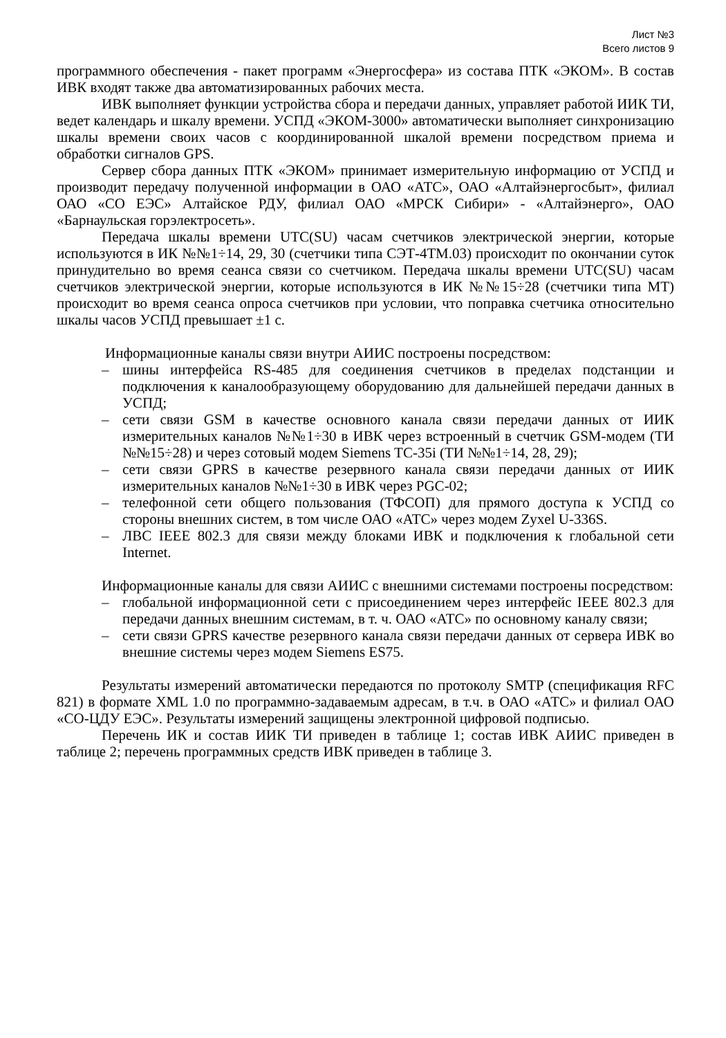Лист №3
Всего листов 9
программного обеспечения - пакет программ «Энергосфера» из состава ПТК «ЭКОМ». В состав ИВК входят также два автоматизированных рабочих места.
ИВК выполняет функции устройства сбора и передачи данных, управляет работой ИИК ТИ, ведет календарь и шкалу времени. УСПД «ЭКОМ-3000» автоматически выполняет синхронизацию шкалы времени своих часов с координированной шкалой времени посредством приема и обработки сигналов GPS.
Сервер сбора данных ПТК «ЭКОМ» принимает измерительную информацию от УСПД и производит передачу полученной информации в ОАО «АТС», ОАО «Алтайэнергосбыт», филиал ОАО «СО ЕЭС» Алтайское РДУ, филиал ОАО «МРСК Сибири» - «Алтайэнерго», ОАО «Барнаульская горэлектросеть».
Передача шкалы времени UTC(SU) часам счетчиков электрической энергии, которые используются в ИК №№1÷14, 29, 30 (счетчики типа СЭТ-4ТМ.03) происходит по окончании суток принудительно во время сеанса связи со счетчиком. Передача шкалы времени UTC(SU) часам счетчиков электрической энергии, которые используются в ИК №№15÷28 (счетчики типа МТ) происходит во время сеанса опроса счетчиков при условии, что поправка счетчика относительно шкалы часов УСПД превышает ±1 с.
Информационные каналы связи внутри АИИС построены посредством:
– шины интерфейса RS-485 для соединения счетчиков в пределах подстанции и подключения к каналообразующему оборудованию для дальнейшей передачи данных в УСПД;
– сети связи GSM в качестве основного канала связи передачи данных от ИИК измерительных каналов №№1÷30 в ИВК через встроенный в счетчик GSM-модем (ТИ №№15÷28) и через сотовый модем Siemens TC-35i (ТИ №№1÷14, 28, 29);
– сети связи GPRS в качестве резервного канала связи передачи данных от ИИК измерительных каналов №№1÷30 в ИВК через PGC-02;
– телефонной сети общего пользования (ТФСОП) для прямого доступа к УСПД со стороны внешних систем, в том числе ОАО «АТС» через модем Zyxel U-336S.
– ЛВС IEEE 802.3 для связи между блоками ИВК и подключения к глобальной сети Internet.
Информационные каналы для связи АИИС с внешними системами построены посредством:
– глобальной информационной сети с присоединением через интерфейс IEEE 802.3 для передачи данных внешним системам, в т. ч. ОАО «АТС» по основному каналу связи;
– сети связи GPRS качестве резервного канала связи передачи данных от сервера ИВК во внешние системы через модем Siemens ES75.
Результаты измерений автоматически передаются по протоколу SMTP (спецификация RFC 821) в формате XML 1.0 по программно-задаваемым адресам, в т.ч. в ОАО «АТС» и филиал ОАО «СО-ЦДУ ЕЭС». Результаты измерений защищены электронной цифровой подписью.
Перечень ИК и состав ИИК ТИ приведен в таблице 1; состав ИВК АИИС приведен в таблице 2; перечень программных средств ИВК приведен в таблице 3.